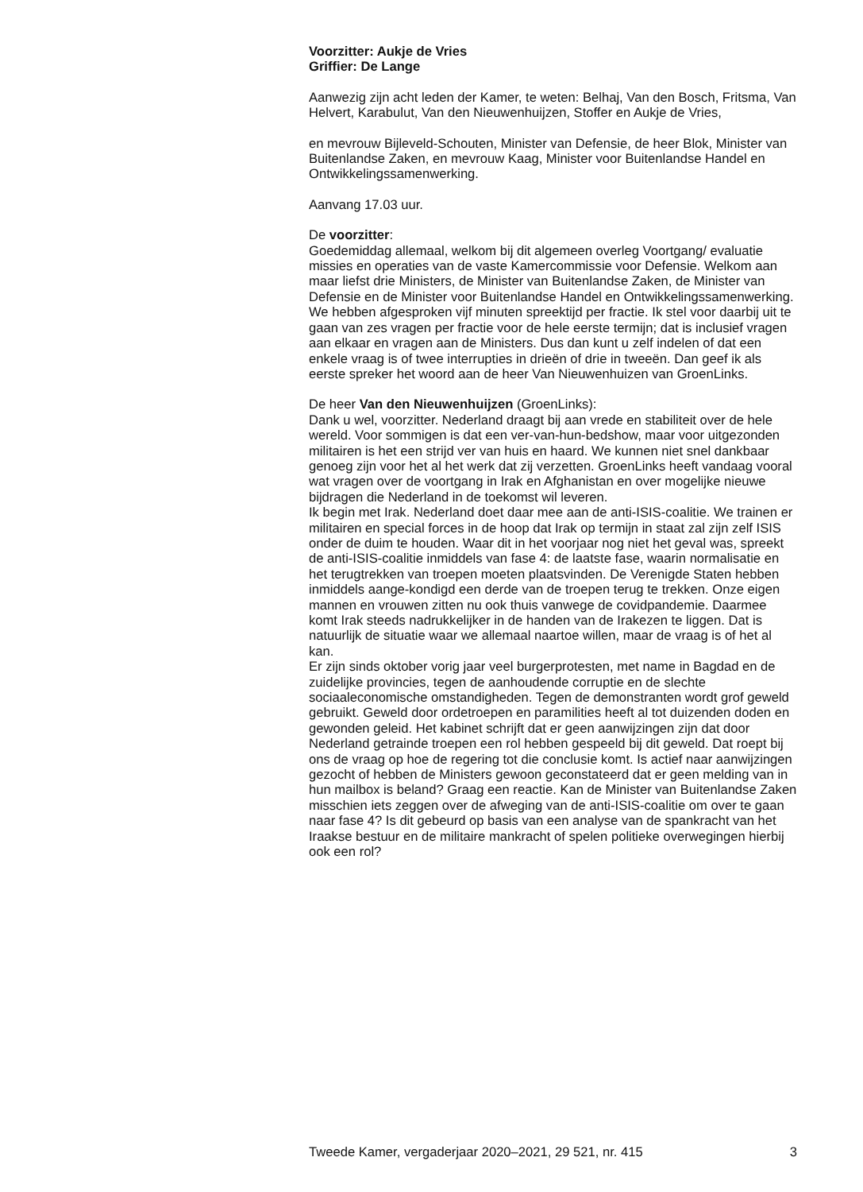Voorzitter: Aukje de Vries
Griffier: De Lange
Aanwezig zijn acht leden der Kamer, te weten: Belhaj, Van den Bosch, Fritsma, Van Helvert, Karabulut, Van den Nieuwenhuijzen, Stoffer en Aukje de Vries,
en mevrouw Bijleveld-Schouten, Minister van Defensie, de heer Blok, Minister van Buitenlandse Zaken, en mevrouw Kaag, Minister voor Buitenlandse Handel en Ontwikkelingssamenwerking.
Aanvang 17.03 uur.
De voorzitter:
Goedemiddag allemaal, welkom bij dit algemeen overleg Voortgang/ evaluatie missies en operaties van de vaste Kamercommissie voor Defensie. Welkom aan maar liefst drie Ministers, de Minister van Buitenlandse Zaken, de Minister van Defensie en de Minister voor Buitenlandse Handel en Ontwikkelingssamenwerking. We hebben afgesproken vijf minuten spreektijd per fractie. Ik stel voor daarbij uit te gaan van zes vragen per fractie voor de hele eerste termijn; dat is inclusief vragen aan elkaar en vragen aan de Ministers. Dus dan kunt u zelf indelen of dat een enkele vraag is of twee interrupties in drieën of drie in tweeën. Dan geef ik als eerste spreker het woord aan de heer Van Nieuwenhuizen van GroenLinks.
De heer Van den Nieuwenhuijzen (GroenLinks):
Dank u wel, voorzitter. Nederland draagt bij aan vrede en stabiliteit over de hele wereld. Voor sommigen is dat een ver-van-hun-bedshow, maar voor uitgezonden militairen is het een strijd ver van huis en haard. We kunnen niet snel dankbaar genoeg zijn voor het al het werk dat zij verzetten. GroenLinks heeft vandaag vooral wat vragen over de voortgang in Irak en Afghanistan en over mogelijke nieuwe bijdragen die Nederland in de toekomst wil leveren.
Ik begin met Irak. Nederland doet daar mee aan de anti-ISIS-coalitie. We trainen er militairen en special forces in de hoop dat Irak op termijn in staat zal zijn zelf ISIS onder de duim te houden. Waar dit in het voorjaar nog niet het geval was, spreekt de anti-ISIS-coalitie inmiddels van fase 4: de laatste fase, waarin normalisatie en het terugtrekken van troepen moeten plaatsvinden. De Verenigde Staten hebben inmiddels aange-kondigd een derde van de troepen terug te trekken. Onze eigen mannen en vrouwen zitten nu ook thuis vanwege de covidpandemie. Daarmee komt Irak steeds nadrukkelijker in de handen van de Irakezen te liggen. Dat is natuurlijk de situatie waar we allemaal naartoe willen, maar de vraag is of het al kan.
Er zijn sinds oktober vorig jaar veel burgerprotesten, met name in Bagdad en de zuidelijke provincies, tegen de aanhoudende corruptie en de slechte sociaaleconomische omstandigheden. Tegen de demonstranten wordt grof geweld gebruikt. Geweld door ordetroepen en paramilities heeft al tot duizenden doden en gewonden geleid. Het kabinet schrijft dat er geen aanwijzingen zijn dat door Nederland getrainde troepen een rol hebben gespeeld bij dit geweld. Dat roept bij ons de vraag op hoe de regering tot die conclusie komt. Is actief naar aanwijzingen gezocht of hebben de Ministers gewoon geconstateerd dat er geen melding van in hun mailbox is beland? Graag een reactie. Kan de Minister van Buitenlandse Zaken misschien iets zeggen over de afweging van de anti-ISIS-coalitie om over te gaan naar fase 4? Is dit gebeurd op basis van een analyse van de spankracht van het Iraakse bestuur en de militaire mankracht of spelen politieke overwegingen hierbij ook een rol?
Tweede Kamer, vergaderjaar 2020–2021, 29 521, nr. 415 3